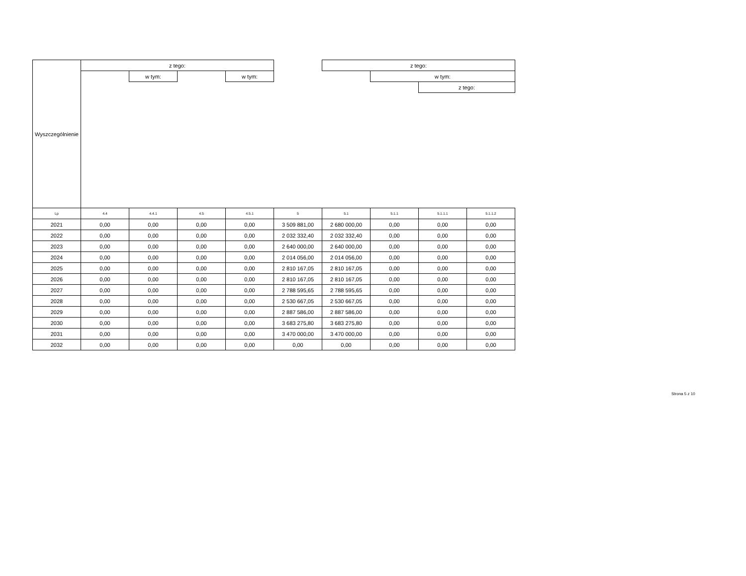| Wyszczególnienie | z tego: | | | | | z tego: | | | |
| --- | --- | --- | --- | --- | --- | --- | --- | --- | --- |
| | | w tym: | | w tym: | | | w tym: | | |
| | | | | | | | | z tego: | |
| Lp | 4.4 | 4.4.1 | 4.5 | 4.5.1 | 5 | 5.1 | 5.1.1 | 5.1.1.1 | 5.1.1.2 |
| 2021 | 0,00 | 0,00 | 0,00 | 0,00 | 3 509 881,00 | 2 680 000,00 | 0,00 | 0,00 | 0,00 |
| 2022 | 0,00 | 0,00 | 0,00 | 0,00 | 2 032 332,40 | 2 032 332,40 | 0,00 | 0,00 | 0,00 |
| 2023 | 0,00 | 0,00 | 0,00 | 0,00 | 2 640 000,00 | 2 640 000,00 | 0,00 | 0,00 | 0,00 |
| 2024 | 0,00 | 0,00 | 0,00 | 0,00 | 2 014 056,00 | 2 014 056,00 | 0,00 | 0,00 | 0,00 |
| 2025 | 0,00 | 0,00 | 0,00 | 0,00 | 2 810 167,05 | 2 810 167,05 | 0,00 | 0,00 | 0,00 |
| 2026 | 0,00 | 0,00 | 0,00 | 0,00 | 2 810 167,05 | 2 810 167,05 | 0,00 | 0,00 | 0,00 |
| 2027 | 0,00 | 0,00 | 0,00 | 0,00 | 2 788 595,65 | 2 788 595,65 | 0,00 | 0,00 | 0,00 |
| 2028 | 0,00 | 0,00 | 0,00 | 0,00 | 2 530 667,05 | 2 530 667,05 | 0,00 | 0,00 | 0,00 |
| 2029 | 0,00 | 0,00 | 0,00 | 0,00 | 2 887 586,00 | 2 887 586,00 | 0,00 | 0,00 | 0,00 |
| 2030 | 0,00 | 0,00 | 0,00 | 0,00 | 3 683 275,80 | 3 683 275,80 | 0,00 | 0,00 | 0,00 |
| 2031 | 0,00 | 0,00 | 0,00 | 0,00 | 3 470 000,00 | 3 470 000,00 | 0,00 | 0,00 | 0,00 |
| 2032 | 0,00 | 0,00 | 0,00 | 0,00 | 0,00 | 0,00 | 0,00 | 0,00 | 0,00 |
Strona 5 z 10